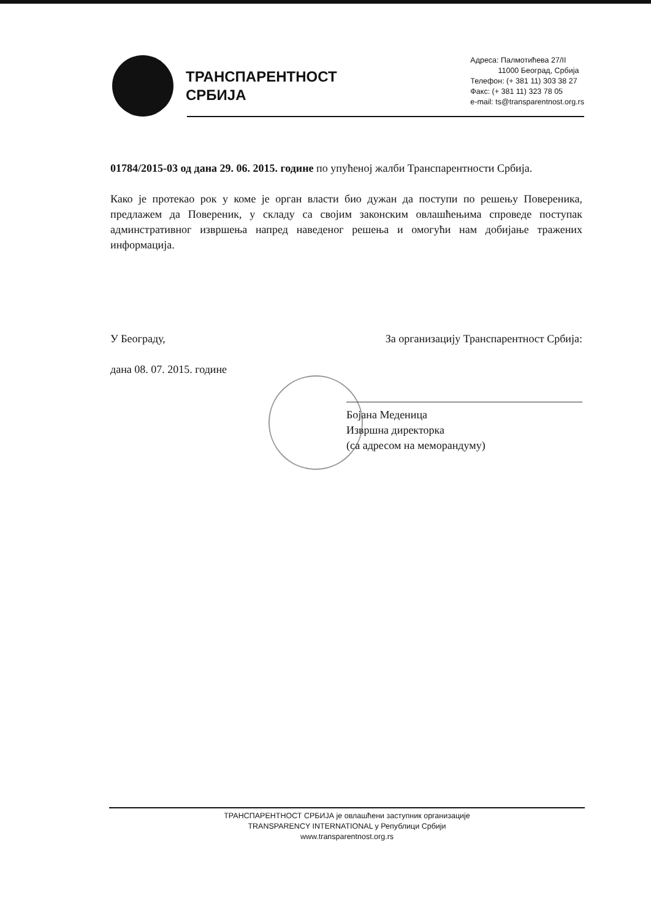ТРАНСПАРЕНТНОСТ
СРБИЈА
Адреса: Палмотићева 27/II
11000 Београд, Србија
Телефон: (+ 381 11) 303 38 27
Факс: (+ 381 11) 323 78 05
e-mail: ts@transparentnost.org.rs
01784/2015-03 од дана 29. 06. 2015. године по упућеној жалби Транспарентности Србија.
Како је протекао рок у коме је орган власти био дужан да поступи по решењу Повереника, предлажем да Повереник, у складу са својим законским овлашћењима спроведе поступак админстративног извршења напред наведеног решења и омогући нам добијање тражених информација.
У Београду, За организацију Транспарентност Србија:
дана 08. 07. 2015. године
Бојана Меденица
Извршна директорка
(са адресом на меморандуму)
ТРАНСПАРЕНТНОСТ СРБИЈА је овлашћени заступник организације
TRANSPARENCY INTERNATIONAL у Републици Србији
www.transparentnost.org.rs